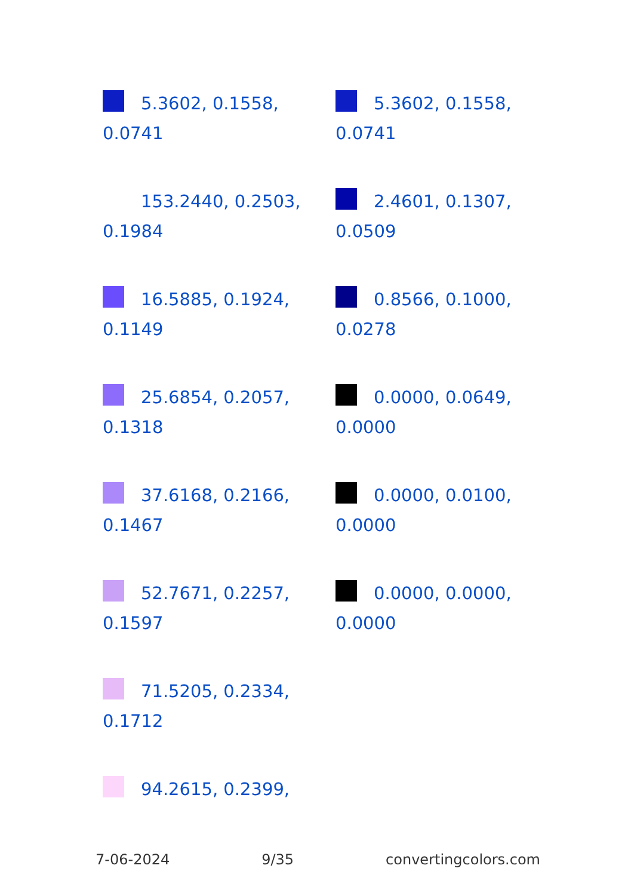5.3602, 0.1558,
0.0741
153.2440, 0.2503,
0.1984
16.5885, 0.1924,
0.1149
25.6854, 0.2057,
0.1318
37.6168, 0.2166,
0.1467
52.7671, 0.2257,
0.1597
71.5205, 0.2334,
0.1712
94.2615, 0.2399,
5.3602, 0.1558,
0.0741
2.4601, 0.1307,
0.0509
0.8566, 0.1000,
0.0278
0.0000, 0.0649,
0.0000
0.0000, 0.0100,
0.0000
0.0000, 0.0000,
0.0000
7-06-2024 9/35 convertingcolors.com